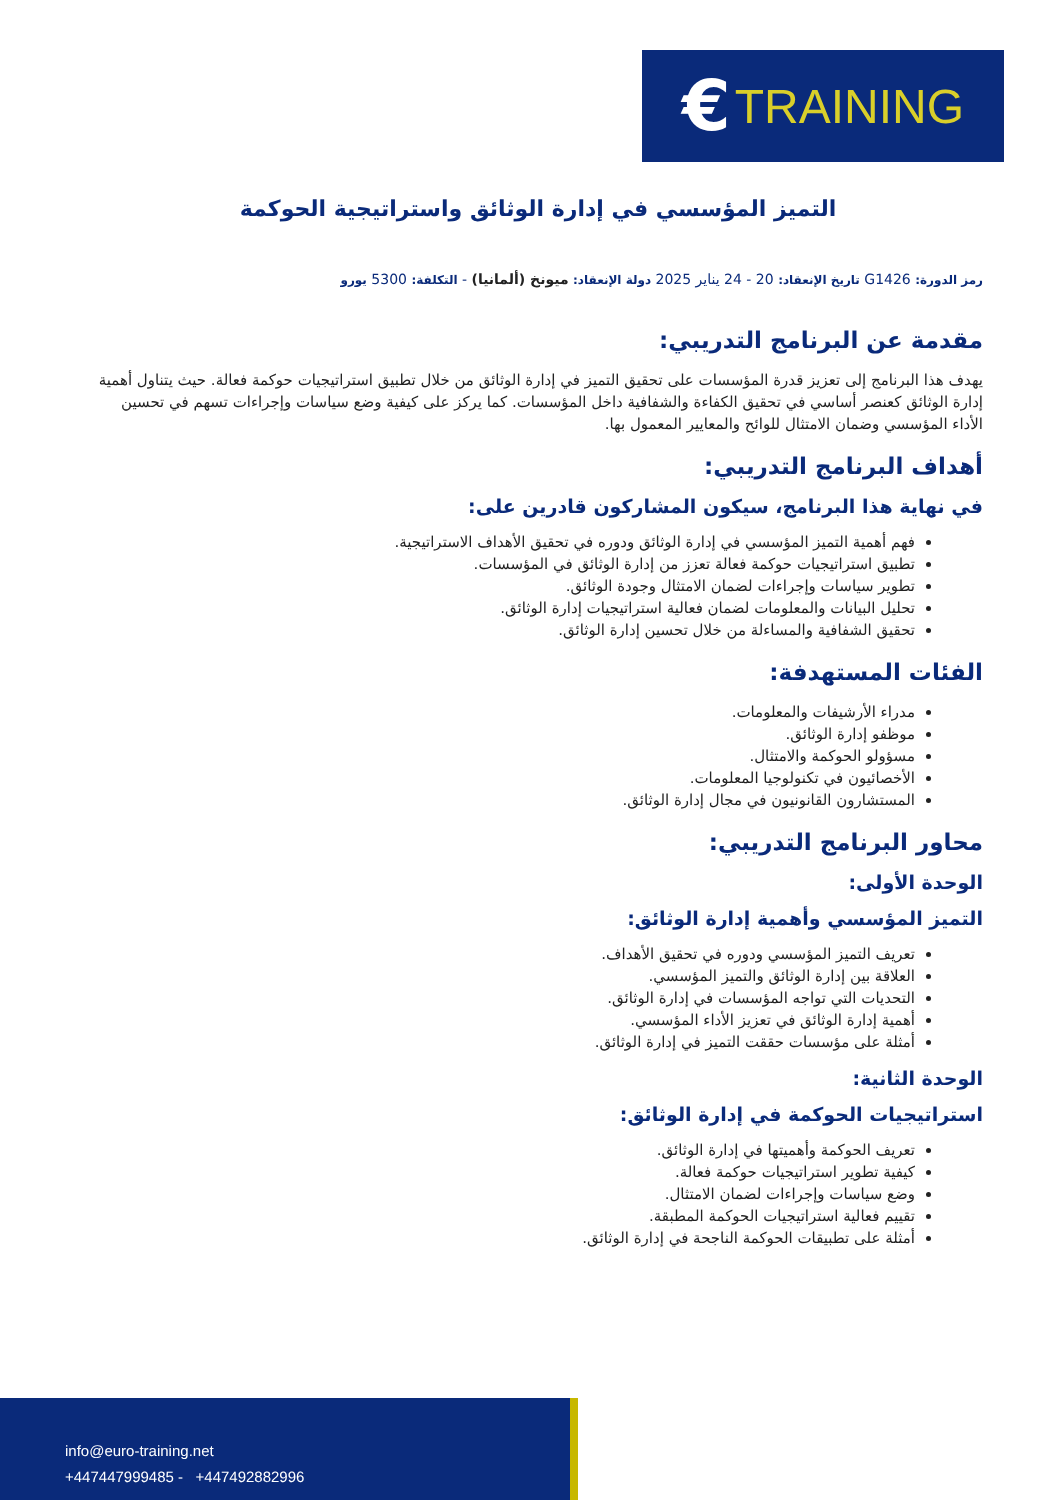€ TRAINING
التميز المؤسسي في إدارة الوثائق واستراتيجية الحوكمة
رمز الدورة: G1426 تاريخ الإنعقاد: 20 - 24 يناير 2025 دولة الإنعقاد: ميونخ (ألمانيا) - التكلفة: 5300 يورو
مقدمة عن البرنامج التدريبي:
يهدف هذا البرنامج إلى تعزيز قدرة المؤسسات على تحقيق التميز في إدارة الوثائق من خلال تطبيق استراتيجيات حوكمة فعالة. حيث يتناول أهمية إدارة الوثائق كعنصر أساسي في تحقيق الكفاءة والشفافية داخل المؤسسات. كما يركز على كيفية وضع سياسات وإجراءات تسهم في تحسين الأداء المؤسسي وضمان الامتثال للوائح والمعايير المعمول بها.
أهداف البرنامج التدريبي:
في نهاية هذا البرنامج، سيكون المشاركون قادرين على:
فهم أهمية التميز المؤسسي في إدارة الوثائق ودوره في تحقيق الأهداف الاستراتيجية.
تطبيق استراتيجيات حوكمة فعالة تعزز من إدارة الوثائق في المؤسسات.
تطوير سياسات وإجراءات لضمان الامتثال وجودة الوثائق.
تحليل البيانات والمعلومات لضمان فعالية استراتيجيات إدارة الوثائق.
تحقيق الشفافية والمساءلة من خلال تحسين إدارة الوثائق.
الفئات المستهدفة:
مدراء الأرشيفات والمعلومات.
موظفو إدارة الوثائق.
مسؤولو الحوكمة والامتثال.
الأخصائيون في تكنولوجيا المعلومات.
المستشارون القانونيون في مجال إدارة الوثائق.
محاور البرنامج التدريبي:
الوحدة الأولى:
التميز المؤسسي وأهمية إدارة الوثائق:
تعريف التميز المؤسسي ودوره في تحقيق الأهداف.
العلاقة بين إدارة الوثائق والتميز المؤسسي.
التحديات التي تواجه المؤسسات في إدارة الوثائق.
أهمية إدارة الوثائق في تعزيز الأداء المؤسسي.
أمثلة على مؤسسات حققت التميز في إدارة الوثائق.
الوحدة الثانية:
استراتيجيات الحوكمة في إدارة الوثائق:
تعريف الحوكمة وأهميتها في إدارة الوثائق.
كيفية تطوير استراتيجيات حوكمة فعالة.
وضع سياسات وإجراءات لضمان الامتثال.
تقييم فعالية استراتيجيات الحوكمة المطبقة.
أمثلة على تطبيقات الحوكمة الناجحة في إدارة الوثائق.
info@euro-training.net
+447447999485 - +447492882996